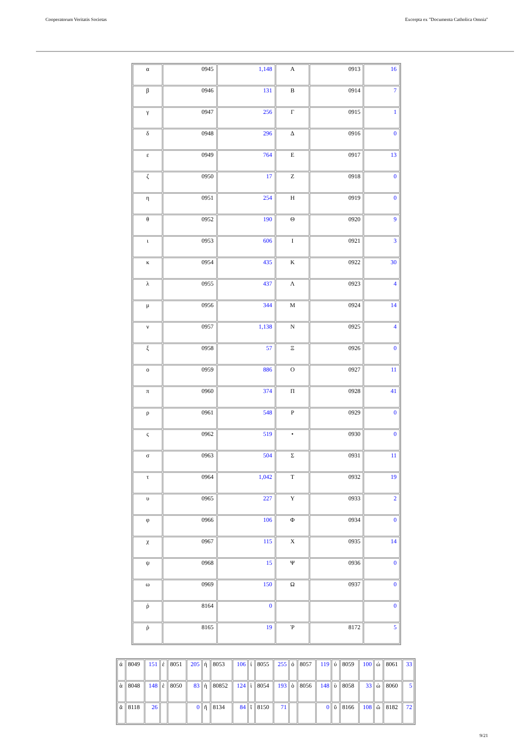Cooperatorum Veritatis Societas Excerpta ex "Documenta Catholica Omnia"
| α | 0945 | 1,148 | Α | 0913 | 16 |
| β | 0946 | 131 | Β | 0914 | 7 |
| γ | 0947 | 256 | Γ | 0915 | 1 |
| δ | 0948 | 296 | Δ | 0916 | 0 |
| ε | 0949 | 764 | Ε | 0917 | 13 |
| ζ | 0950 | 17 | Ζ | 0918 | 0 |
| η | 0951 | 254 | Η | 0919 | 0 |
| θ | 0952 | 190 | Θ | 0920 | 9 |
| ι | 0953 | 606 | Ι | 0921 | 3 |
| κ | 0954 | 435 | Κ | 0922 | 30 |
| λ | 0955 | 437 | Λ | 0923 | 4 |
| μ | 0956 | 344 | Μ | 0924 | 14 |
| ν | 0957 | 1,138 | Ν | 0925 | 4 |
| ξ | 0958 | 57 | Ξ | 0926 | 0 |
| ο | 0959 | 886 | Ο | 0927 | 11 |
| π | 0960 | 374 | Π | 0928 | 41 |
| ρ | 0961 | 548 | Ρ | 0929 | 0 |
| ς | 0962 | 519 | • | 0930 | 0 |
| σ | 0963 | 504 | Σ | 0931 | 11 |
| τ | 0964 | 1,042 | Τ | 0932 | 19 |
| υ | 0965 | 227 | Υ | 0933 | 2 |
| φ | 0966 | 106 | Φ | 0934 | 0 |
| χ | 0967 | 115 | Χ | 0935 | 14 |
| ψ | 0968 | 15 | Ψ | 0936 | 0 |
| ω | 0969 | 150 | Ω | 0937 | 0 |
| ῤ | 8164 | 0 | | | 0 |
| ῥ | 8165 | 19 | Ῥ | 8172 | 5 |
| ά | 8049 | 151 | έ | 8051 | 205 | ή | 8053 | 106 | ί | 8055 | 255 | ό | 8057 | 119 | ύ | 8059 | 100 | ώ | 8061 | 33 |
| ὰ | 8048 | 148 | ὲ | 8050 | 83 | ὴ | 80852 | 124 | ὶ | 8054 | 193 | ὸ | 8056 | 148 | ὺ | 8058 | 33 | ὼ | 8060 | 5 |
| ᾶ | 8118 | 26 | | | 0 | ῆ | 8134 | 84 | ῖ | 8150 | 71 | | | 0 | ῦ | 8166 | 108 | ῶ | 8182 | 72 |
9/21